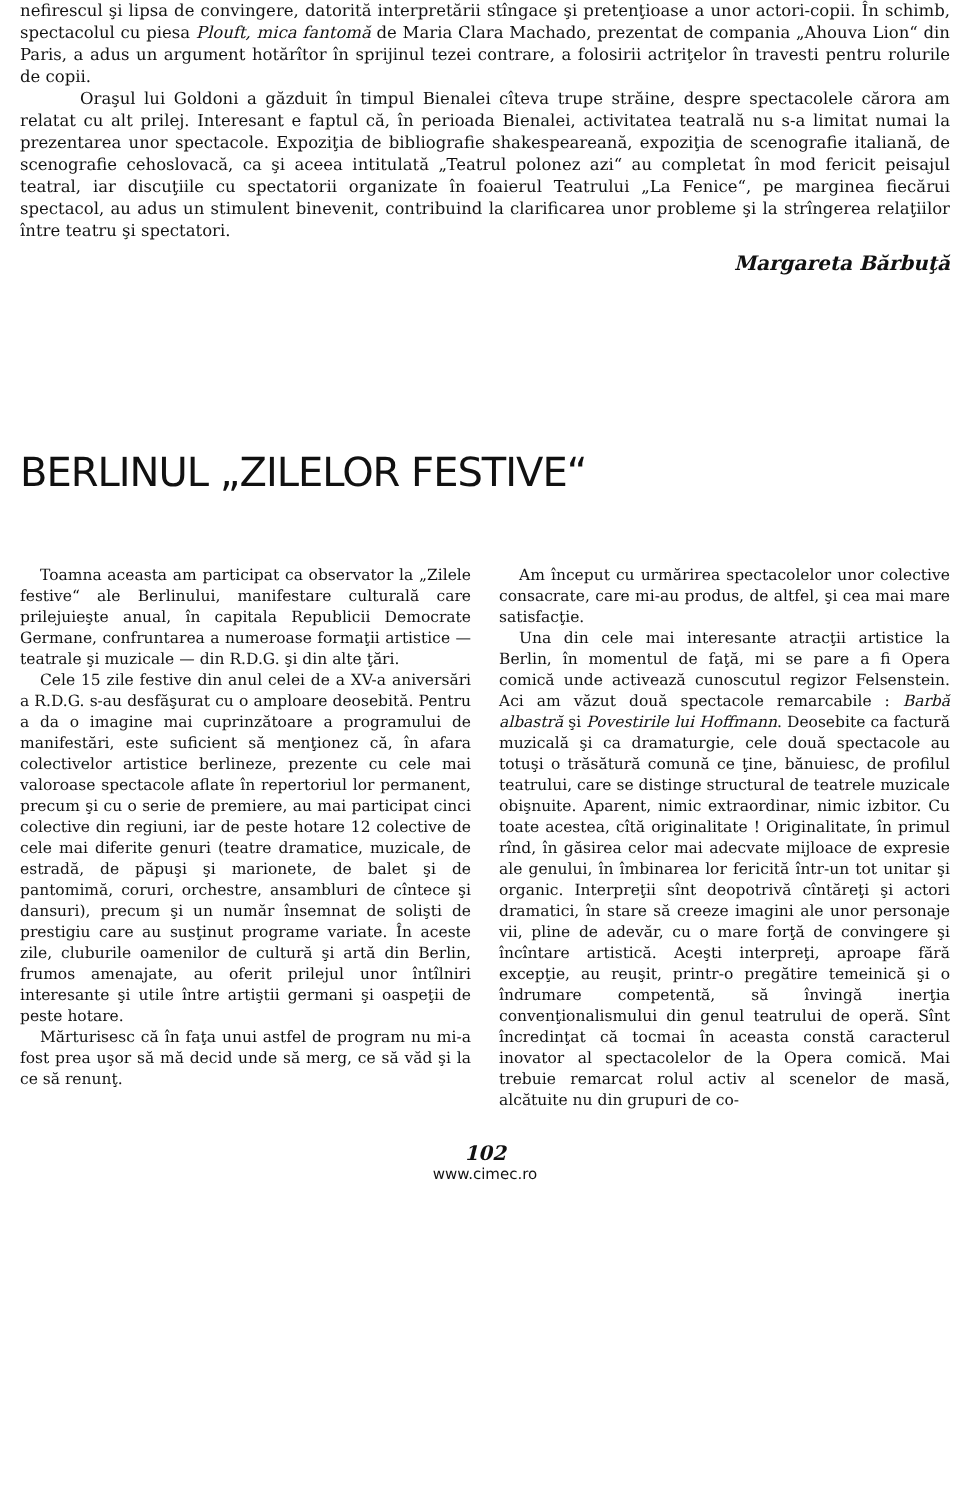nefirescul şi lipsa de convingere, datorită interpretării stîngace şi pretenţioase a unor actori-copii. În schimb, spectacolul cu piesa Plouft, mica fantomă de Maria Clara Machado, prezentat de compania „Ahouva Lion“ din Paris, a adus un argument hotărîtor în sprijinul tezei contrare, a folosirii actriţelor în travesti pentru rolurile de copii.
Oraşul lui Goldoni a găzduit în timpul Bienalei cîteva trupe străine, despre spectacolele cărora am relatat cu alt prilej. Interesant e faptul că, în perioada Bienalei, activitatea teatrală nu s-a limitat numai la prezentarea unor spectacole. Expoziţia de bibliografie shakespeareană, expoziţia de scenografie italiană, de scenografie cehoslovacă, ca şi aceea intitulată „Teatrul polonez azi“ au completat în mod fericit peisajul teatral, iar discuţiile cu spectatorii organizate în foaierul Teatrului „La Fenice“, pe marginea fiecărui spectacol, au adus un stimulent binevenit, contribuind la clarificarea unor probleme şi la strîngerea relaţiilor între teatru şi spectatori.
Margareta Bărbuţă
BERLINUL „ZILELOR FESTIVE“
Toamna aceasta am participat ca observator la „Zilele festive“ ale Berlinului, manifestare culturală care prilejuieşte anual, în capitala Republicii Democrate Germane, confruntarea a numeroase formaţii artistice — teatrale şi muzicale — din R.D.G. şi din alte ţări.
Cele 15 zile festive din anul celei de a XV-a aniversări a R.D.G. s-au desfăşurat cu o amploare deosebită. Pentru a da o imagine mai cuprinzătoare a programului de manifestări, este suficient să menţionez că, în afara colectivelor artistice berlineze, prezente cu cele mai valoroase spectacole aflate în repertoriul lor permanent, precum şi cu o serie de premiere, au mai participat cinci colective din regiuni, iar de peste hotare 12 colective de cele mai diferite genuri (teatre dramatice, muzicale, de estradă, de păpuşi şi marionete, de balet şi de pantomimă, coruri, orchestre, ansambluri de cîntece şi dansuri), precum şi un număr însemnat de solişti de prestigiu care au susţinut programe variate. În aceste zile, cluburile oamenilor de cultură şi artă din Berlin, frumos amenajate, au oferit prilejul unor întîlniri interesante şi utile între artiştii germani şi oaspeţii de peste hotare.
Mărturisesc că în faţa unui astfel de program nu mi-a fost prea uşor să mă decid unde să merg, ce să văd şi la ce să renunţ.
Am început cu urmărirea spectacolelor unor colective consacrate, care mi-au produs, de altfel, şi cea mai mare satisfacţie.
Una din cele mai interesante atracţii artistice la Berlin, în momentul de faţă, mi se pare a fi Opera comică unde activează cunoscutul regizor Felsenstein. Aci am văzut două spectacole remarcabile : Barbă albastră şi Povestirile lui Hoffmann. Deosebite ca factură muzicală şi ca dramaturgie, cele două spectacole au totuşi o trăsătură comună ce ţine, bănuiesc, de profilul teatrului, care se distinge structural de teatrele muzicale obişnuite. Aparent, nimic extraordinar, nimic izbitor. Cu toate acestea, cîtă originalitate ! Originalitate, în primul rînd, în găsirea celor mai adecvate mijloace de expresie ale genului, în îmbinarea lor fericită într-un tot unitar şi organic. Interpreţii sînt deopotrivă cîntăreţi şi actori dramatici, în stare să creeze imagini ale unor personaje vii, pline de adevăr, cu o mare forţă de convingere şi încîntare artistică. Aceşti interpreţi, aproape fără excepţie, au reuşit, printr-o pregătire temeinică şi o îndrumare competentă, să învingă inerţia convenţionalismului din genul teatrului de operă. Sînt încredinţat că tocmai în aceasta constă caracterul inovator al spectacolelor de la Opera comică. Mai trebuie remarcat rolul activ al scenelor de masă, alcătuite nu din grupuri de co-
102
www.cimec.ro